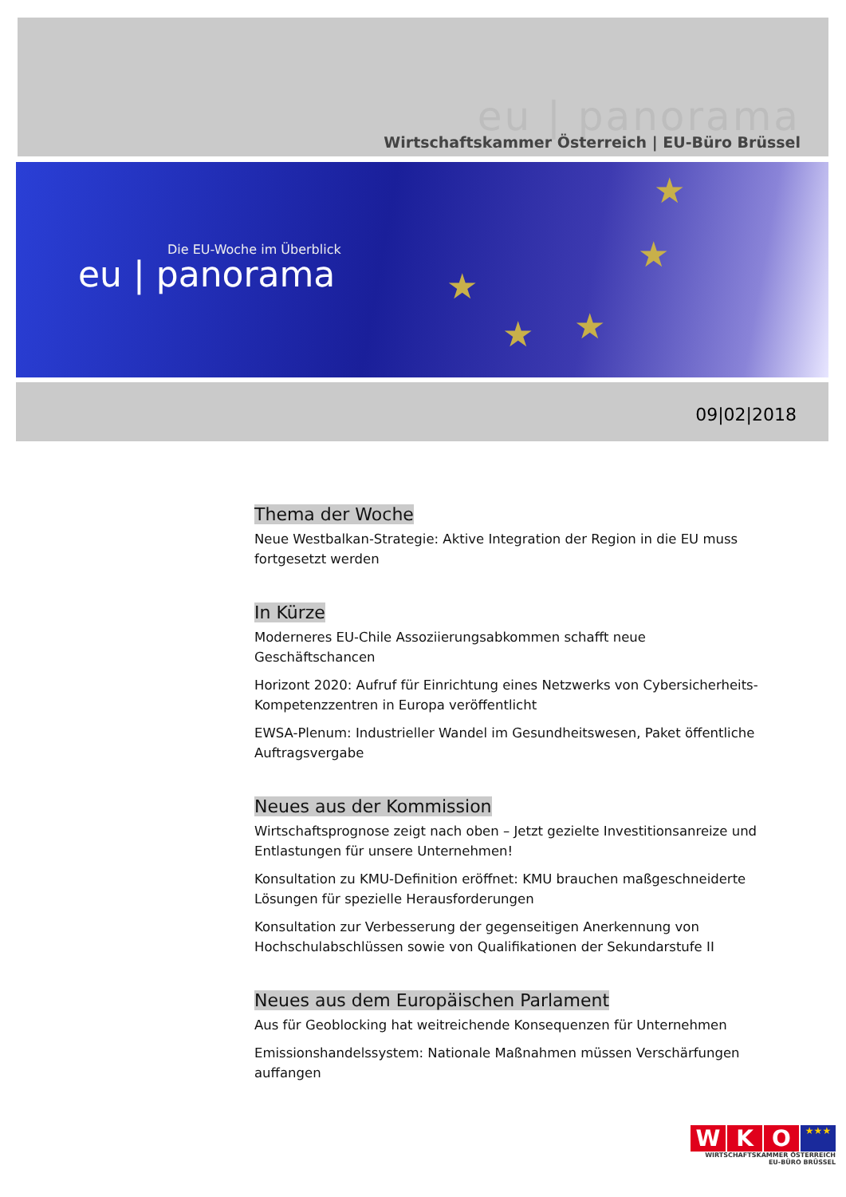eu | panorama
Wirtschaftskammer Österreich | EU-Büro Brüssel
Die EU-Woche im Überblick
eu | panorama
★
★
★ ★
★
09|02|2018
Thema der Woche
Neue Westbalkan-Strategie: Aktive Integration der Region in die EU muss fortgesetzt werden
In Kürze
Moderneres EU-Chile Assoziierungsabkommen schafft neue Geschäftschancen
Horizont 2020: Aufruf für Einrichtung eines Netzwerks von Cybersicherheits-Kompetenzzentren in Europa veröffentlicht
EWSA-Plenum: Industrieller Wandel im Gesundheitswesen, Paket öffentliche Auftragsvergabe
Neues aus der Kommission
Wirtschaftsprognose zeigt nach oben – Jetzt gezielte Investitionsanreize und Entlastungen für unsere Unternehmen!
Konsultation zu KMU-Definition eröffnet: KMU brauchen maßgeschneiderte Lösungen für spezielle Herausforderungen
Konsultation zur Verbesserung der gegenseitigen Anerkennung von Hochschulabschlüssen sowie von Qualifikationen der Sekundarstufe II
Neues aus dem Europäischen Parlament
Aus für Geoblocking hat weitreichende Konsequenzen für Unternehmen
Emissionshandelssystem: Nationale Maßnahmen müssen Verschärfungen auffangen
W K O
★★★
WIRTSCHAFTSKAMMER ÖSTERREICH
EU-BÜRO BRÜSSEL